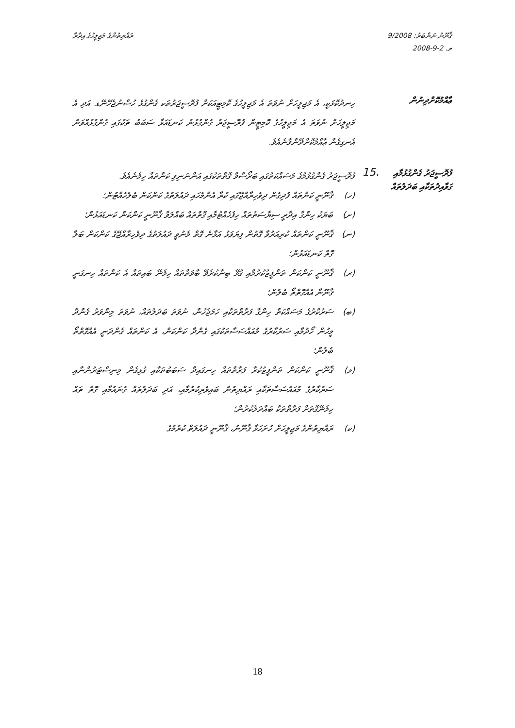ޤާނޫނު ނަންބަރު: 9/2008
ތ. 2-9-2008
ރައްޔިތުންގެ މަޖިލީހުގެ އިދާރާ
ޢާއްމުކޮށްދިނުން
ހިނދުކޮޅަކީ، އެ މަޖިލީހަށް ނުވަތަ އެ މަޖިލީހުގެ ކޮމިޓީއަކަށް ފުރޮސީޖަރުތަކ ގެންގުޅެ ހުސްނުޖެހޭނޭޑ. އަދި އެ މަޖިލީހަށް ނުވަތަ އެ މަޖިލީހުގެ ކޮމިޓީން ފުރޮސީޖަރު ގެންގުޅުނު ކަނޑައަޅާ ސަބަބު ތަކުގައި ގެންގުޅުއްވަން އެނގިގެން ޢާއްމުކޮށްދޭންވާނެއެވެ.
ފުރޮސީޖަރު ގެންގުޅުމާއި ގަވާއިދުތަކާއި ބަދަލުތައް
15.
ފުރޮސީޖަރު ގެންގުޅުމުގެ މަސައްކަތުގައި ބަރޯސާވާ ގޮތްތަކުގައި އަންނަނިވި ކަންތައް ހިމެނެއެވެ.
(ހ) ޤާނޫނީ ކަންތައް ފުދިގެން ދިވެހިރާއްޖޭގައި ކުރާ އެންމެހައި ދައުލަތުގެ ކަންކަން ބެލެހެއްޓުން؛
(ށ) ބަޔަކު ހިންގާ އިދާރީ ސިޔާސަތުތައް ހިފެހެއްޓުމާއި ގޮތްތައް ބައްލަވާ ޤާނޫނީ ކަންކަން ކަނޑައަޅުން؛
(ނ) ޤާނޫނީ ކަންތައް ކުރިއަރުވާ ގޮތުން ފިޔަވަޅު އަޅާނެ ގޮތް މެނުވީ ދައުލަތުގެ ދިވެހިރާއްޖޭގެ ކަންކަން ބަލާ ގޮތް ކަނޑައަޅުން؛
(ރ) ޤާނޫނީ ކަންކަން ތަންފީޒުކުރުމާއި ގުޅޭ ބިނާކުރެވޭ ބާވަތްތައް ހިމެނޭ ބައިތައް އެ ކަންތައް ހިނގަނީ ޤާނޫނާ އެއްގޮތްތޯ ބެލުން؛
(ބ) ސަރުކާރުގެ މަސައްކަތް ހިންގާ ފަރާތްތަކާއި ހަމަޖެހުން، ނުވަތަ ބަދަލުތައް، ނުވަތަ މިންވަރު ގެންދާ މީހުން ހޯދުމާއި ސަރުކާރުގެ މުއައްސަސާތަކުގައި ގެންދާ ކަންކަން، އެ ކަންތައް ގެންދަނީ އެއްގޮތްތޯ ބެލުން؛
(ޅ) ޤާނޫނީ ކަންކަން ތަންފީޒުކުރާ ފަރާތްތައް ހިނގައިދާ ސަބަބުތަކާއި ގުޅިގެން މިނިސްޓަރުންނާއި ސަރުކާރުގެ މުއައްސަސާތަކާއި ރައްޔިތުން ބައިވެރިކުރުމާއި، އަދި ބަދަލުތައް ގެނައުމާއި ގޮތް ތައް ހިމެނޭގޮތަށް ފަރާތްތަކާ ބައްދަލުކުރުން؛
(ކ) ރައްޔިތުންގެ މަޖިލީހަށް ހުށަހަޅާ ޤާނޫނު، ޤާނޫނީ ދައުލަތް ކުރުމުގެ
18